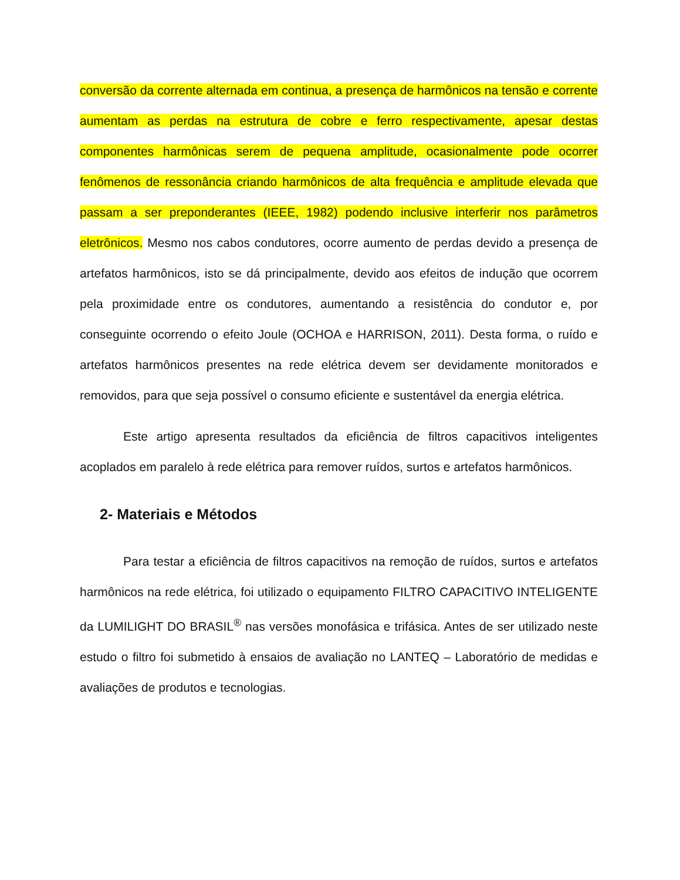conversão da corrente alternada em continua, a presença de harmônicos na tensão e corrente aumentam as perdas na estrutura de cobre e ferro respectivamente, apesar destas componentes harmônicas serem de pequena amplitude, ocasionalmente pode ocorrer fenômenos de ressonância criando harmônicos de alta frequência e amplitude elevada que passam a ser preponderantes (IEEE, 1982) podendo inclusive interferir nos parâmetros eletrônicos. Mesmo nos cabos condutores, ocorre aumento de perdas devido a presença de artefatos harmônicos, isto se dá principalmente, devido aos efeitos de indução que ocorrem pela proximidade entre os condutores, aumentando a resistência do condutor e, por conseguinte ocorrendo o efeito Joule (OCHOA e HARRISON, 2011). Desta forma, o ruído e artefatos harmônicos presentes na rede elétrica devem ser devidamente monitorados e removidos, para que seja possível o consumo eficiente e sustentável da energia elétrica.
Este artigo apresenta resultados da eficiência de filtros capacitivos inteligentes acoplados em paralelo à rede elétrica para remover ruídos, surtos e artefatos harmônicos.
2- Materiais e Métodos
Para testar a eficiência de filtros capacitivos na remoção de ruídos, surtos e artefatos harmônicos na rede elétrica, foi utilizado o equipamento FILTRO CAPACITIVO INTELIGENTE da LUMILIGHT DO BRASIL<sup>®</sup> nas versões monofásica e trifásica. Antes de ser utilizado neste estudo o filtro foi submetido à ensaios de avaliação no LANTEQ – Laboratório de medidas e avaliações de produtos e tecnologias.